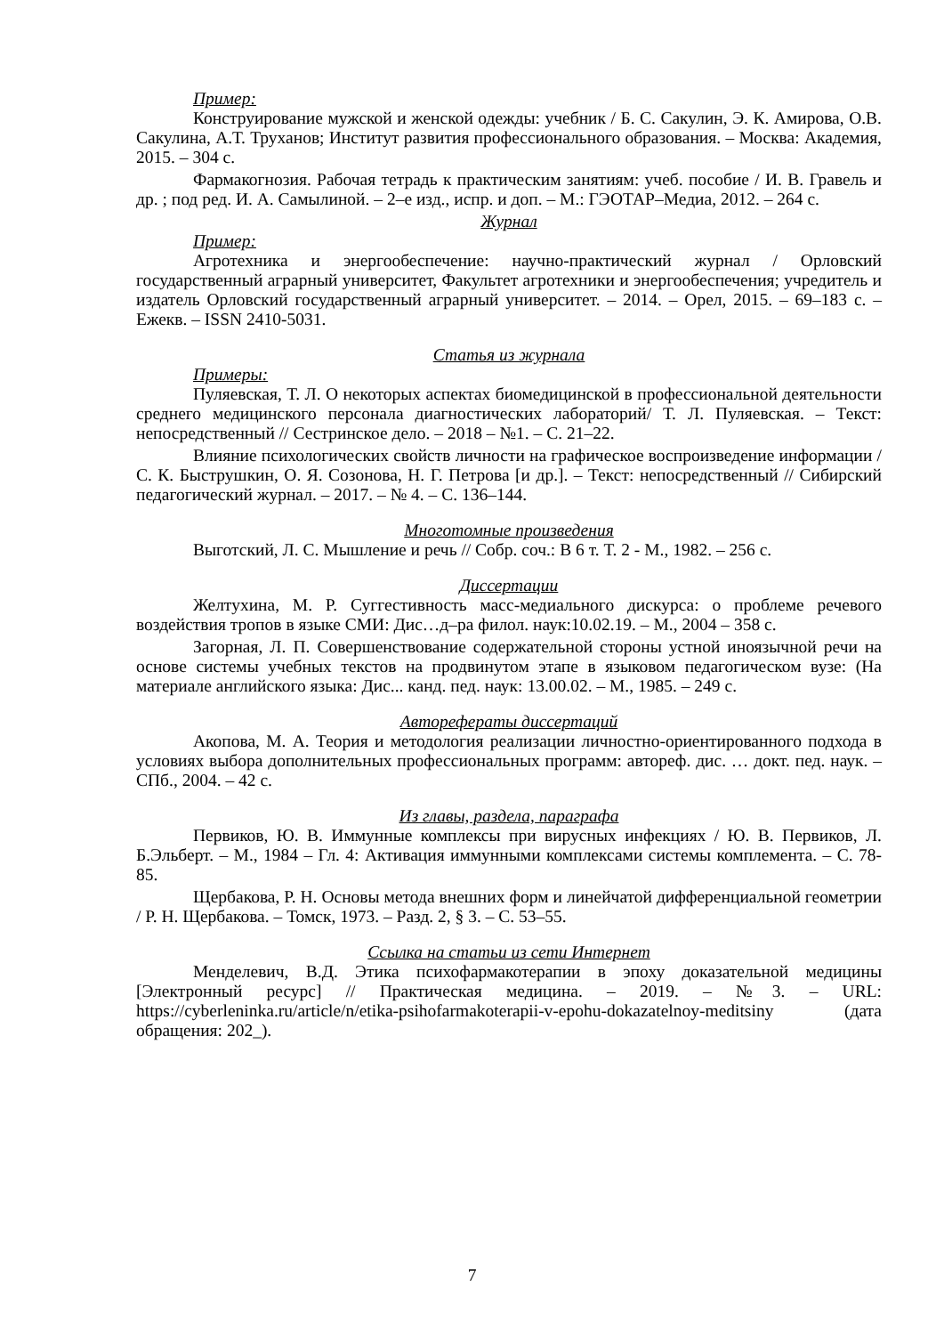Пример:
Конструирование мужской и женской одежды: учебник / Б. С. Сакулин, Э. К. Амирова, О.В. Сакулина, А.Т. Труханов; Институт развития профессионального образования. – Москва: Академия, 2015. – 304 с.
Фармакогнозия. Рабочая тетрадь к практическим занятиям: учеб. пособие / И. В. Гравель и др. ; под ред. И. А. Самылиной. – 2–е изд., испр. и доп. – М.: ГЭОТАР–Медиа, 2012. – 264 с.
Журнал
Пример:
Агротехника и энергообеспечение: научно-практический журнал / Орловский государственный аграрный университет, Факультет агротехники и энергообеспечения; учредитель и издатель Орловский государственный аграрный университет. – 2014. – Орел, 2015. – 69–183 с. – Ежекв. – ISSN 2410-5031.
Статья из журнала
Примеры:
Пуляевская, Т. Л. О некоторых аспектах биомедицинской в профессиональной деятельности среднего медицинского персонала диагностических лабораторий/ Т. Л. Пуляевская. – Текст: непосредственный // Сестринское дело. – 2018 – №1. – С. 21–22.
Влияние психологических свойств личности на графическое воспроизведение информации / С. К. Быструшкин, О. Я. Созонова, Н. Г. Петрова [и др.]. – Текст: непосредственный // Сибирский педагогический журнал. – 2017. – № 4. – С. 136–144.
Многотомные произведения
Выготский, Л. С. Мышление и речь // Собр. соч.: В 6 т. Т. 2 - М., 1982. – 256 с.
Диссертации
Желтухина, М. Р. Суггестивность масс-медиального дискурса: о проблеме речевого воздействия тропов в языке СМИ: Дис…д–ра филол. наук:10.02.19. – М., 2004 – 358 с.
Загорная, Л. П. Совершенствование содержательной стороны устной иноязычной речи на основе системы учебных текстов на продвинутом этапе в языковом педагогическом вузе: (На материале английского языка: Дис... канд. пед. наук: 13.00.02. – М., 1985. – 249 с.
Авторефераты диссертаций
Акопова, М. А. Теория и методология реализации личностно-ориентированного подхода в условиях выбора дополнительных профессиональных программ: автореф. дис. … докт. пед. наук. – СПб., 2004. – 42 с.
Из главы, раздела, параграфа
Первиков, Ю. В. Иммунные комплексы при вирусных инфекциях / Ю. В. Первиков, Л. Б.Эльберт. – М., 1984 – Гл. 4: Активация иммунными комплексами системы комплемента. – С. 78-85.
Щербакова, Р. Н. Основы метода внешних форм и линейчатой дифференциальной геометрии / Р. Н. Щербакова. – Томск, 1973. – Разд. 2, § 3. – С. 53–55.
Ссылка на статьи из сети Интернет
Менделевич, В.Д. Этика психофармакотерапии в эпоху доказательной медицины [Электронный ресурс] // Практическая медицина. – 2019. – №3. – URL: https://cyberleninka.ru/article/n/etika-psihofarmakoterapii-v-epohu-dokazatelnoy-meditsiny (дата обращения: 202_).
7